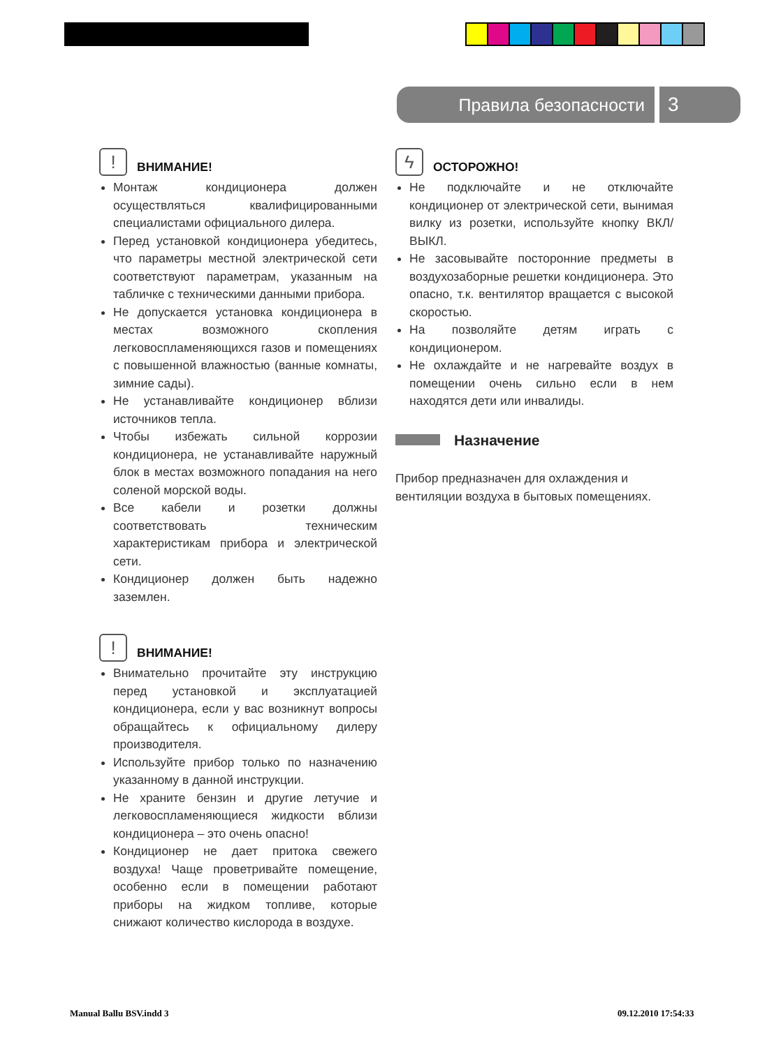Правила безопасности
3
! ВНИМАНИЕ!
Монтаж кондиционера должен осуществляться квалифицированными специалистами официального дилера.
Перед установкой кондиционера убедитесь, что параметры местной электрической сети соответствуют параметрам, указанным на табличке с техническими данными прибора.
Не допускается установка кондиционера в местах возможного скопления легковоспламеняющихся газов и помещениях с повышенной влажностью (ванные комнаты, зимние сады).
Не устанавливайте кондиционер вблизи источников тепла.
Чтобы избежать сильной коррозии кондиционера, не устанавливайте наружный блок в местах возможного попадания на него соленой морской воды.
Все кабели и розетки должны соответствовать техническим характеристикам прибора и электрической сети.
Кондиционер должен быть надежно заземлен.
! ВНИМАНИЕ!
Внимательно прочитайте эту инструкцию перед установкой и эксплуатацией кондиционера, если у вас возникнут вопросы обращайтесь к официальному дилеру производителя.
Используйте прибор только по назначению указанному в данной инструкции.
Не храните бензин и другие летучие и легковоспламеняющиеся жидкости вблизи кондиционера – это очень опасно!
Кондиционер не дает притока свежего воздуха! Чаще проветривайте помещение, особенно если в помещении работают приборы на жидком топливе, которые снижают количество кислорода в воздухе.
ϟ ОСТОРОЖНО!
Не подключайте и не отключайте кондиционер от электрической сети, вынимая вилку из розетки, используйте кнопку ВКЛ/ВЫКЛ.
Не засовывайте посторонние предметы в воздухозаборные решетки кондиционера. Это опасно, т.к. вентилятор вращается с высокой скоростью.
На позволяйте детям играть с кондиционером.
Не охлаждайте и не нагревайте воздух в помещении очень сильно если в нем находятся дети или инвалиды.
Назначение
Прибор предназначен для охлаждения и вентиляции воздуха в бытовых помещениях.
Manual Ballu BSV.indd 3 09.12.2010 17:54:33